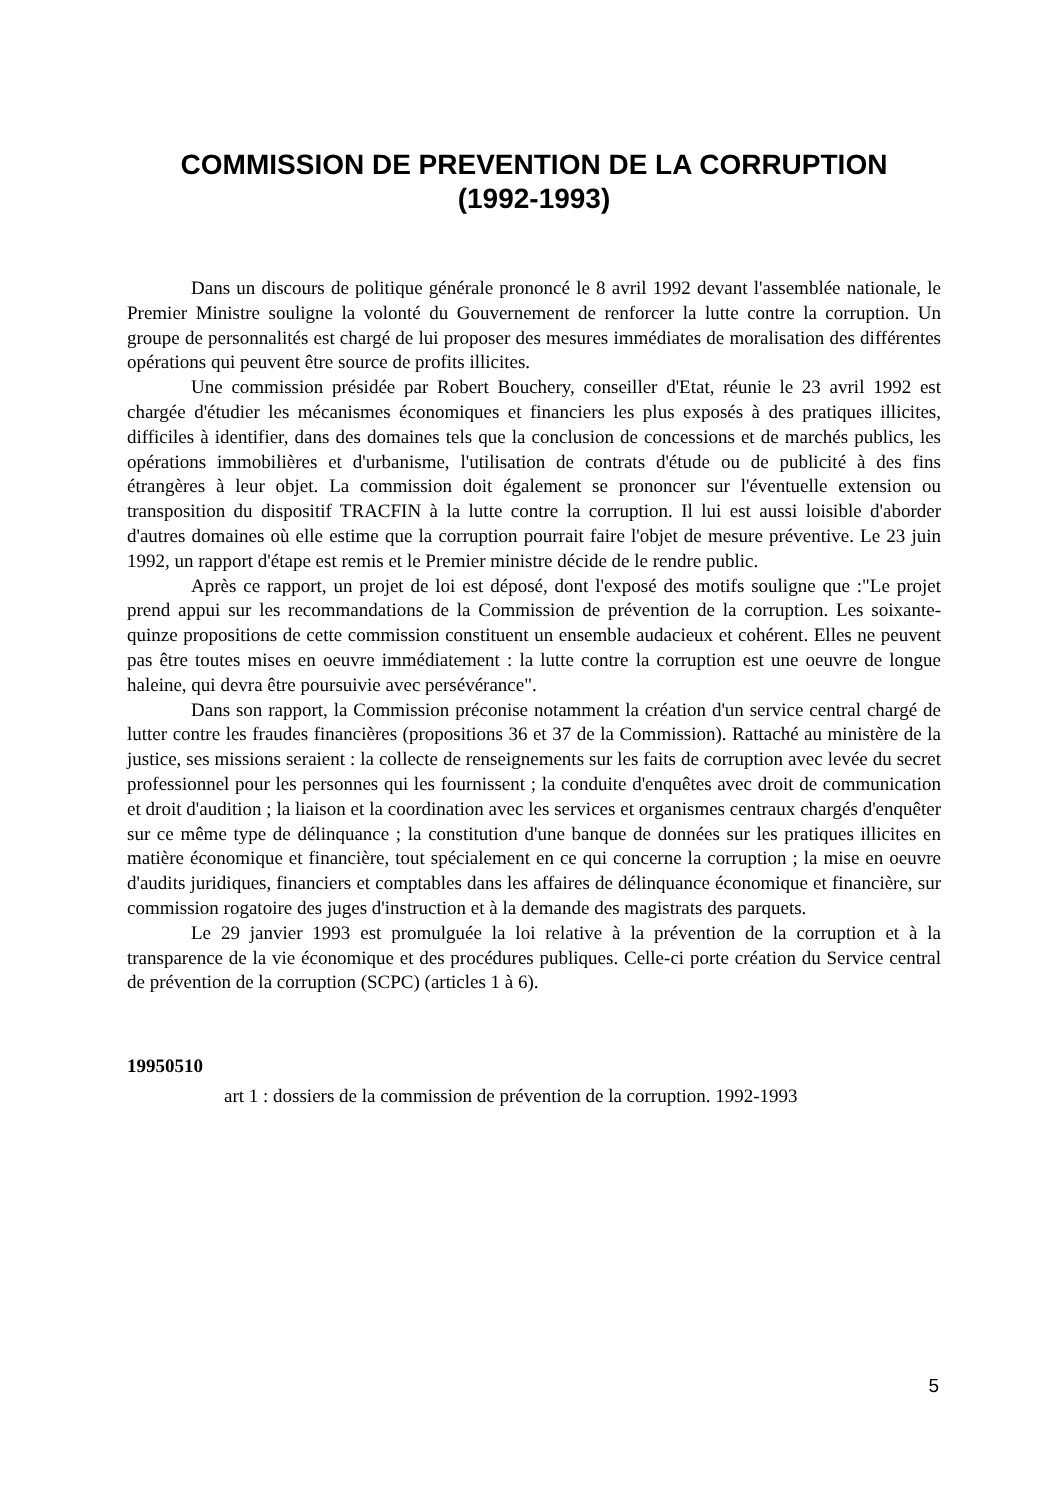COMMISSION DE PREVENTION DE LA CORRUPTION
(1992-1993)
Dans un discours de politique générale prononcé le 8 avril 1992 devant l'assemblée nationale, le Premier Ministre souligne la volonté du Gouvernement de renforcer la lutte contre la corruption. Un groupe de personnalités est chargé de lui proposer des mesures immédiates de moralisation des différentes opérations qui peuvent être source de profits illicites.
Une commission présidée par Robert Bouchery, conseiller d'Etat, réunie le 23 avril 1992 est chargée d'étudier les mécanismes économiques et financiers les plus exposés à des pratiques illicites, difficiles à identifier, dans des domaines tels que la conclusion de concessions et de marchés publics, les opérations immobilières et d'urbanisme, l'utilisation de contrats d'étude ou de publicité à des fins étrangères à leur objet. La commission doit également se prononcer sur l'éventuelle extension ou transposition du dispositif TRACFIN à la lutte contre la corruption. Il lui est aussi loisible d'aborder d'autres domaines où elle estime que la corruption pourrait faire l'objet de mesure préventive. Le 23 juin 1992, un rapport d'étape est remis et le Premier ministre décide de le rendre public.
Après ce rapport, un projet de loi est déposé, dont l'exposé des motifs souligne que :"Le projet prend appui sur les recommandations de la Commission de prévention de la corruption. Les soixante-quinze propositions de cette commission constituent un ensemble audacieux et cohérent. Elles ne peuvent pas être toutes mises en oeuvre immédiatement : la lutte contre la corruption est une oeuvre de longue haleine, qui devra être poursuivie avec persévérance".
Dans son rapport, la Commission préconise notamment la création d'un service central chargé de lutter contre les fraudes financières (propositions 36 et 37 de la Commission). Rattaché au ministère de la justice, ses missions seraient : la collecte de renseignements sur les faits de corruption avec levée du secret professionnel pour les personnes qui les fournissent ; la conduite d'enquêtes avec droit de communication et droit d'audition ; la liaison et la coordination avec les services et organismes centraux chargés d'enquêter sur ce même type de délinquance ; la constitution d'une banque de données sur les pratiques illicites en matière économique et financière, tout spécialement en ce qui concerne la corruption ; la mise en oeuvre d'audits juridiques, financiers et comptables dans les affaires de délinquance économique et financière, sur commission rogatoire des juges d'instruction et à la demande des magistrats des parquets.
Le 29 janvier 1993 est promulguée la loi relative à la prévention de la corruption et à la transparence de la vie économique et des procédures publiques. Celle-ci porte création du Service central de prévention de la corruption (SCPC) (articles 1 à 6).
19950510
art 1 : dossiers de la commission de prévention de la corruption. 1992-1993
5